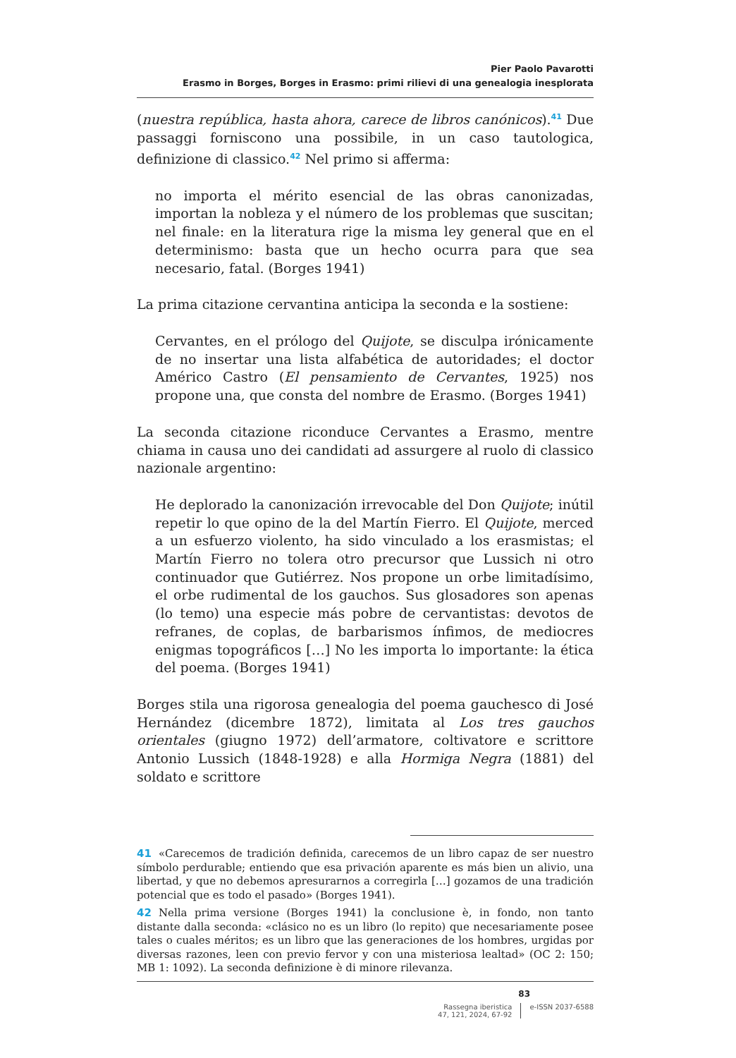Pier Paolo Pavarotti
Erasmo in Borges, Borges in Erasmo: primi rilievi di una genealogia inesplorata
(nuestra república, hasta ahora, carece de libros canónicos).<sup>41</sup> Due passaggi forniscono una possibile, in un caso tautologica, definizione di classico.<sup>42</sup> Nel primo si afferma:
no importa el mérito esencial de las obras canonizadas, importan la nobleza y el número de los problemas que suscitan; nel finale: en la literatura rige la misma ley general que en el determinismo: basta que un hecho ocurra para que sea necesario, fatal. (Borges 1941)
La prima citazione cervantina anticipa la seconda e la sostiene:
Cervantes, en el prólogo del Quijote, se disculpa irónicamente de no insertar una lista alfabética de autoridades; el doctor Américo Castro (El pensamiento de Cervantes, 1925) nos propone una, que consta del nombre de Erasmo. (Borges 1941)
La seconda citazione riconduce Cervantes a Erasmo, mentre chiama in causa uno dei candidati ad assurgere al ruolo di classico nazionale argentino:
He deplorado la canonización irrevocable del Don Quijote; inútil repetir lo que opino de la del Martín Fierro. El Quijote, merced a un esfuerzo violento, ha sido vinculado a los erasmistas; el Martín Fierro no tolera otro precursor que Lussich ni otro continuador que Gutiérrez. Nos propone un orbe limitadísimo, el orbe rudimental de los gauchos. Sus glosadores son apenas (lo temo) una especie más pobre de cervantistas: devotos de refranes, de coplas, de barbarismos ínfimos, de mediocres enigmas topográficos […] No les importa lo importante: la ética del poema. (Borges 1941)
Borges stila una rigorosa genealogia del poema gauchesco di José Hernández (dicembre 1872), limitata al Los tres gauchos orientales (giugno 1972) dell’armatore, coltivatore e scrittore Antonio Lussich (1848-1928) e alla Hormiga Negra (1881) del soldato e scrittore
41 «Carecemos de tradición definida, carecemos de un libro capaz de ser nuestro símbolo perdurable; entiendo que esa privación aparente es más bien un alivio, una libertad, y que no debemos apresurarnos a corregirla […] gozamos de una tradición potencial que es todo el pasado» (Borges 1941).
42 Nella prima versione (Borges 1941) la conclusione è, in fondo, non tanto distante dalla seconda: «clásico no es un libro (lo repito) que necesariamente posee tales o cuales méritos; es un libro que las generaciones de los hombres, urgidas por diversas razones, leen con previo fervor y con una misteriosa lealtad» (OC 2: 150; MB 1: 1092). La seconda definizione è di minore rilevanza.
83
Rassegna iberistica
47, 121, 2024, 67-92
e-ISSN 2037-6588